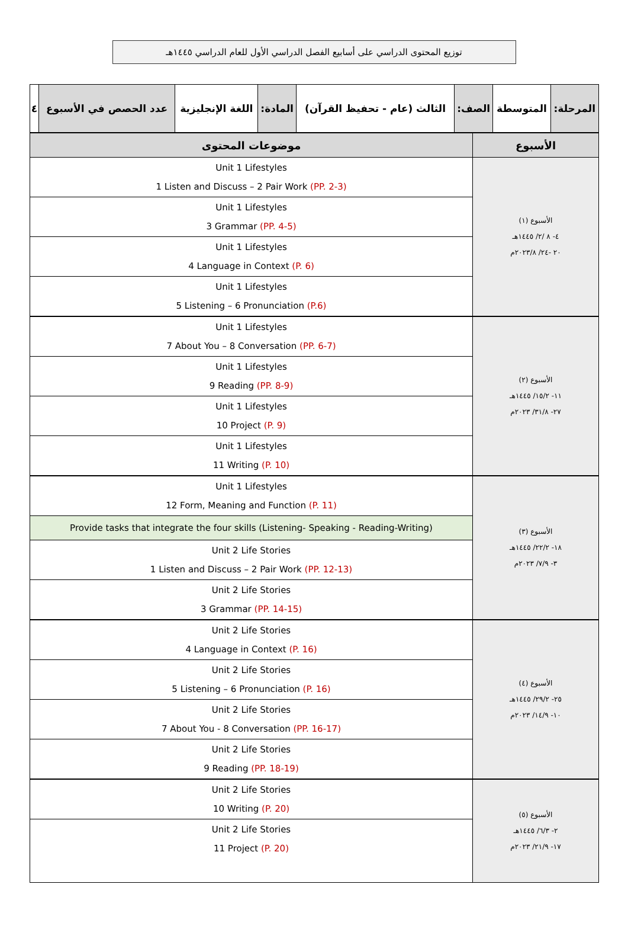توزيع المحتوى الدراسي على أسابيع الفصل الدراسي الأول للعام الدراسي ١٤٤٥هـ
| المرحلة: | المتوسطة | الصف: | الثالث (عام - تحفيظ القرآن) | المادة: | اللغة الإنجليزية | عدد الحصص في الأسبوع | ٤ |
| الأسبوع | موضوعات المحتوى |
| --- | --- |
| الأسبوع (١) ٤- ٨ /٢/ ١٤٤٥هـ ٢٠ -٢٤/ ٢٠٢٣/٨م | Unit 1 Lifestyles 1 Listen and Discuss – 2 Pair Work (PP. 2-3) |
| | Unit 1 Lifestyles 3 Grammar (PP. 4-5) |
| | Unit 1 Lifestyles 4 Language in Context (P. 6) |
| | Unit 1 Lifestyles 5 Listening – 6 Pronunciation (P.6) |
| الأسبوع (٢) ١١- ١٥/٢/ ١٤٤٥هـ ٢٧- ٣١/٨/ ٢٠٢٣م | Unit 1 Lifestyles 7 About You – 8 Conversation (PP. 6-7) |
| | Unit 1 Lifestyles 9 Reading (PP. 8-9) |
| | Unit 1 Lifestyles 10 Project (P. 9) |
| | Unit 1 Lifestyles 11 Writing (P. 10) |
| الأسبوع (٣) ١٨- ٢٢/٢/ ١٤٤٥هـ ٣- ٧/٩/ ٢٠٢٣م | Unit 1 Lifestyles 12 Form, Meaning and Function (P. 11) |
| | Provide tasks that integrate the four skills (Listening- Speaking - Reading-Writing) |
| | Unit 2 Life Stories 1 Listen and Discuss – 2 Pair Work (PP. 12-13) |
| | Unit 2 Life Stories 3 Grammar (PP. 14-15) |
| الأسبوع (٤) ٢٥- ٢٩/٢/ ١٤٤٥هـ ١٠- ١٤/٩/ ٢٠٢٣م | Unit 2 Life Stories 4 Language in Context (P. 16) |
| | Unit 2 Life Stories 5 Listening – 6 Pronunciation (P. 16) |
| | Unit 2 Life Stories 7 About You - 8 Conversation (PP. 16-17) |
| | Unit 2 Life Stories 9 Reading (PP. 18-19) |
| الأسبوع (٥) ٢- ٦/٣/ ١٤٤٥هـ ١٧- ٢١/٩/ ٢٠٢٣م | Unit 2 Life Stories 10 Writing (P. 20) |
| | Unit 2 Life Stories 11 Project (P. 20) |